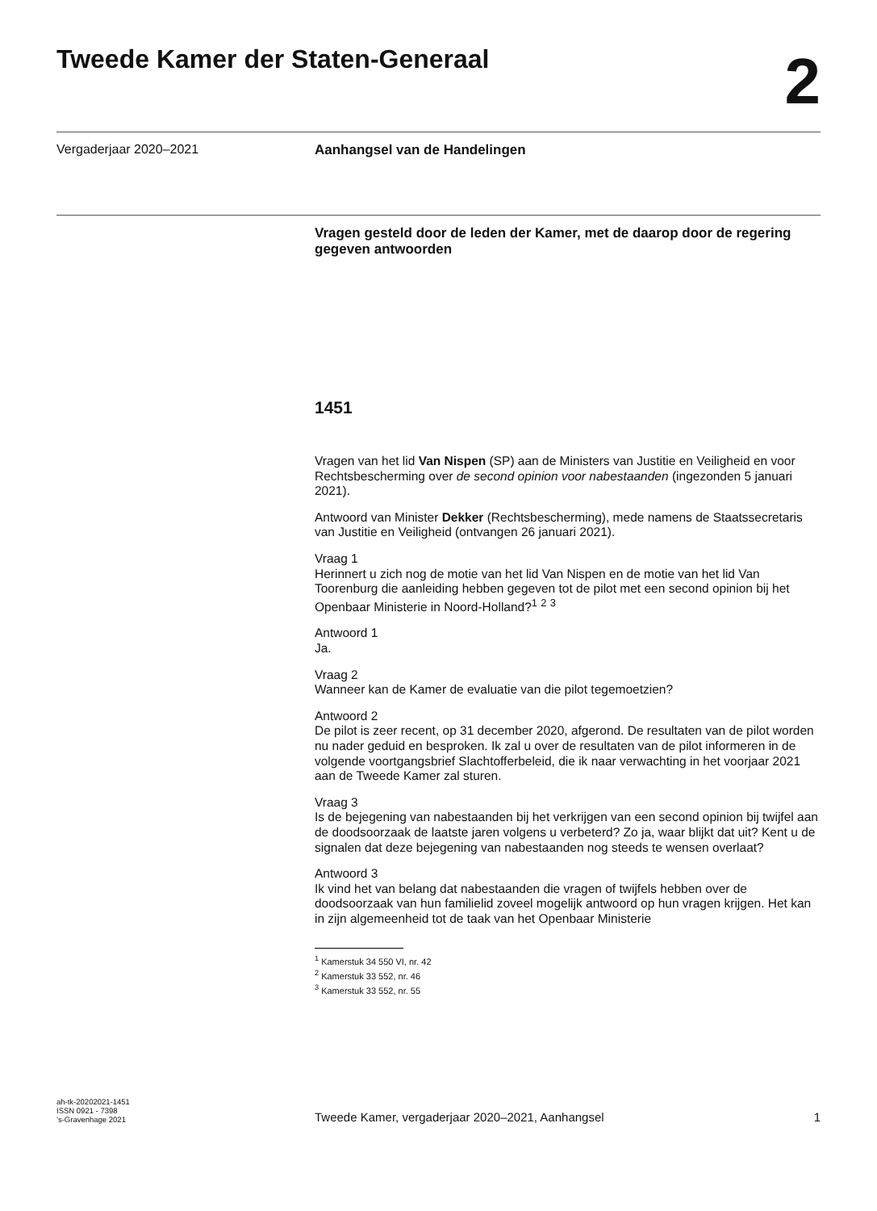Tweede Kamer der Staten-Generaal
2
Vergaderjaar 2020–2021
Aanhangsel van de Handelingen
Vragen gesteld door de leden der Kamer, met de daarop door de regering gegeven antwoorden
1451
Vragen van het lid Van Nispen (SP) aan de Ministers van Justitie en Veiligheid en voor Rechtsbescherming over de second opinion voor nabestaanden (ingezonden 5 januari 2021).
Antwoord van Minister Dekker (Rechtsbescherming), mede namens de Staatssecretaris van Justitie en Veiligheid (ontvangen 26 januari 2021).
Vraag 1
Herinnert u zich nog de motie van het lid Van Nispen en de motie van het lid Van Toorenburg die aanleiding hebben gegeven tot de pilot met een second opinion bij het Openbaar Ministerie in Noord-Holland?<sup>1</sup> <sup>2</sup> <sup>3</sup>
Antwoord 1
Ja.
Vraag 2
Wanneer kan de Kamer de evaluatie van die pilot tegemoetzien?
Antwoord 2
De pilot is zeer recent, op 31 december 2020, afgerond. De resultaten van de pilot worden nu nader geduid en besproken. Ik zal u over de resultaten van de pilot informeren in de volgende voortgangsbrief Slachtofferbeleid, die ik naar verwachting in het voorjaar 2021 aan de Tweede Kamer zal sturen.
Vraag 3
Is de bejegening van nabestaanden bij het verkrijgen van een second opinion bij twijfel aan de doodsoorzaak de laatste jaren volgens u verbeterd? Zo ja, waar blijkt dat uit? Kent u de signalen dat deze bejegening van nabestaanden nog steeds te wensen overlaat?
Antwoord 3
Ik vind het van belang dat nabestaanden die vragen of twijfels hebben over de doodsoorzaak van hun familielid zoveel mogelijk antwoord op hun vragen krijgen. Het kan in zijn algemeenheid tot de taak van het Openbaar Ministerie
<sup>1</sup> Kamerstuk 34 550 VI, nr. 42
<sup>2</sup> Kamerstuk 33 552, nr. 46
<sup>3</sup> Kamerstuk 33 552, nr. 55
ah-tk-20202021-1451
ISSN 0921 - 7398
’s-Gravenhage 2021
Tweede Kamer, vergaderjaar 2020–2021, Aanhangsel 1